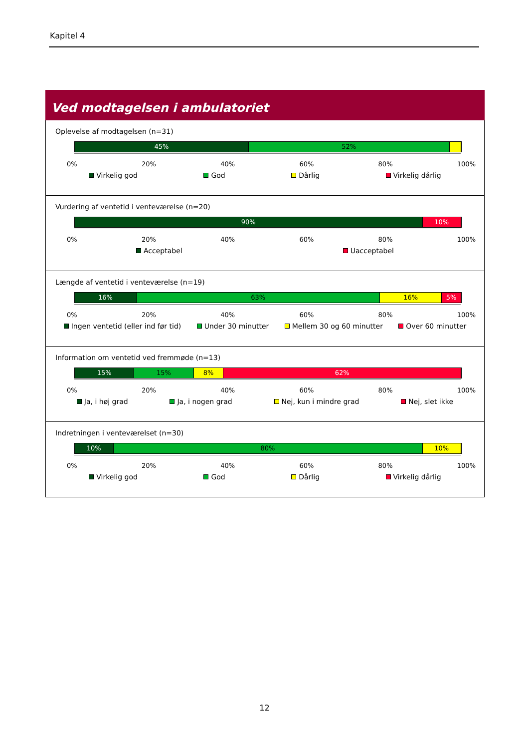Kapitel 4
Ved modtagelsen i ambulatoriet
Oplevelse af modtagelsen (n=31)
45% 52%
0% 20% 40% 60% 80% 100%
Virkelig god God Dårlig Virkelig dårlig
Vurdering af ventetid i venteværelse (n=20)
90% 10%
0% 20% 40% 60% 80% 100%
Acceptabel Uacceptabel
Længde af ventetid i venteværelse (n=19)
16% 63% 16% 5%
0% 20% 40% 60% 80% 100%
Ingen ventetid (eller ind før tid) Under 30 minutter Mellem 30 og 60 minutter Over 60 minutter
Information om ventetid ved fremmøde (n=13)
15% 15% 8% 62%
0% 20% 40% 60% 80% 100%
Ja, i høj grad Ja, i nogen grad Nej, kun i mindre grad Nej, slet ikke
Indretningen i venteværelset (n=30)
10% 80% 10%
0% 20% 40% 60% 80% 100%
Virkelig god God Dårlig Virkelig dårlig
12